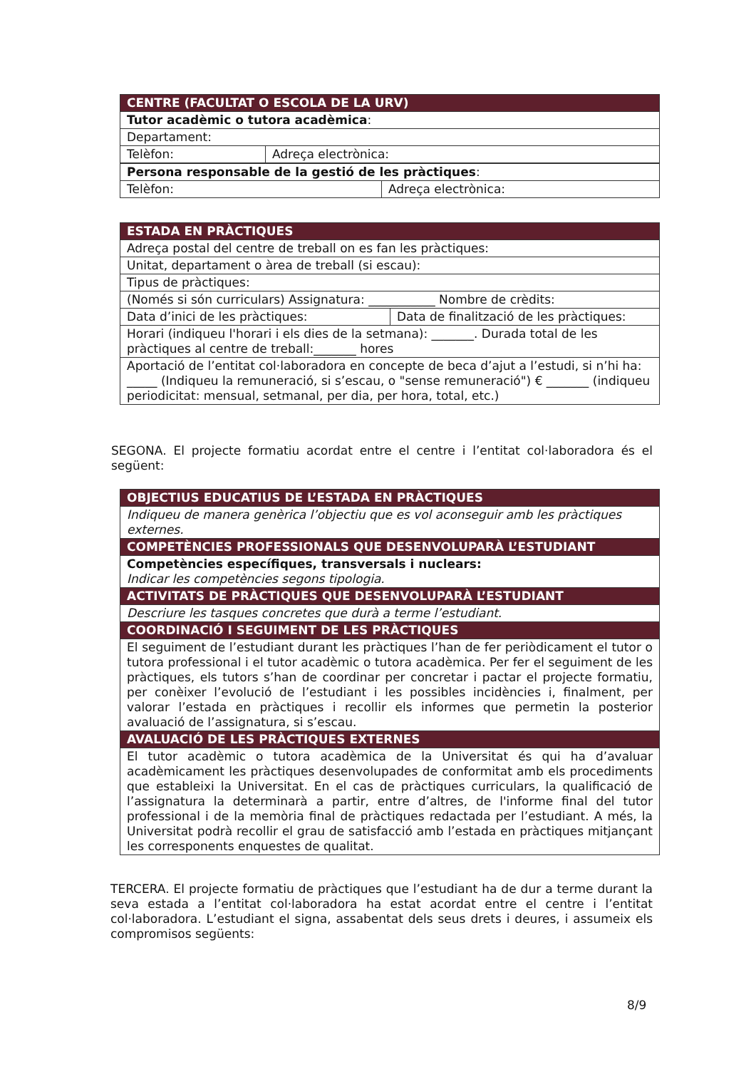| CENTRE (FACULTAT O ESCOLA DE LA URV) | |
| --- | --- |
| Tutor acadèmic o tutora acadèmica : | |
| Departament: | |
| Telèfon: | Adreça electrònica: |
| Persona responsable de la gestió de les pràctiques : | |
| Telèfon: | Adreça electrònica: |
| ESTADA EN PRÀCTIQUES | |
| --- | --- |
| Adreça postal del centre de treball on es fan les pràctiques: | |
| Unitat, departament o àrea de treball (si escau): | |
| Tipus de pràctiques: | |
| (Només si són curriculars) Assignatura: ___________ Nombre de crèdits: | |
| Data d’inici de les pràctiques: | Data de finalització de les pràctiques: |
| Horari (indiqueu l'horari i els dies de la setmana): _______. Durada total de les pràctiques al centre de treball:_______ hores | |
| Aportació de l’entitat col·laboradora en concepte de beca d’ajut a l’estudi, si n’hi ha: _____ (Indiqueu la remuneració, si s’escau, o "sense remuneració") € _______ (indiqueu periodicitat: mensual, setmanal, per dia, per hora, total, etc.) | |
SEGONA. El projecte formatiu acordat entre el centre i l’entitat col·laboradora és el següent:
| OBJECTIUS EDUCATIUS DE L’ESTADA EN PRÀCTIQUES |
| --- |
| Indiqueu de manera genèrica l’objectiu que es vol aconseguir amb les pràctiques externes. |
| COMPETÈNCIES PROFESSIONALS QUE DESENVOLUPARÀ L’ESTUDIANT |
| Competències específiques, transversals i nuclears: Indicar les competències segons tipologia. |
| ACTIVITATS DE PRÀCTIQUES QUE DESENVOLUPARÀ L’ESTUDIANT |
| Descriure les tasques concretes que durà a terme l’estudiant. |
| COORDINACIÓ I SEGUIMENT DE LES PRÀCTIQUES |
| El seguiment de l’estudiant durant les pràctiques l’han de fer periòdicament el tutor o tutora professional i el tutor acadèmic o tutora acadèmica. Per fer el seguiment de les pràctiques, els tutors s’han de coordinar per concretar i pactar el projecte formatiu, per conèixer l’evolució de l’estudiant i les possibles incidències i, finalment, per valorar l’estada en pràctiques i recollir els informes que permetin la posterior avaluació de l’assignatura, si s’escau. |
| AVALUACIÓ DE LES PRÀCTIQUES EXTERNES |
| El tutor acadèmic o tutora acadèmica de la Universitat és qui ha d’avaluar acadèmicament les pràctiques desenvolupades de conformitat amb els procediments que estableixi la Universitat. En el cas de pràctiques curriculars, la qualificació de l’assignatura la determinarà a partir, entre d’altres, de l'informe final del tutor professional i de la memòria final de pràctiques redactada per l’estudiant. A més, la Universitat podrà recollir el grau de satisfacció amb l’estada en pràctiques mitjançant les corresponents enquestes de qualitat. |
TERCERA. El projecte formatiu de pràctiques que l’estudiant ha de dur a terme durant la seva estada a l’entitat col·laboradora ha estat acordat entre el centre i l’entitat col·laboradora. L’estudiant el signa, assabentat dels seus drets i deures, i assumeix els compromisos següents:
8/9